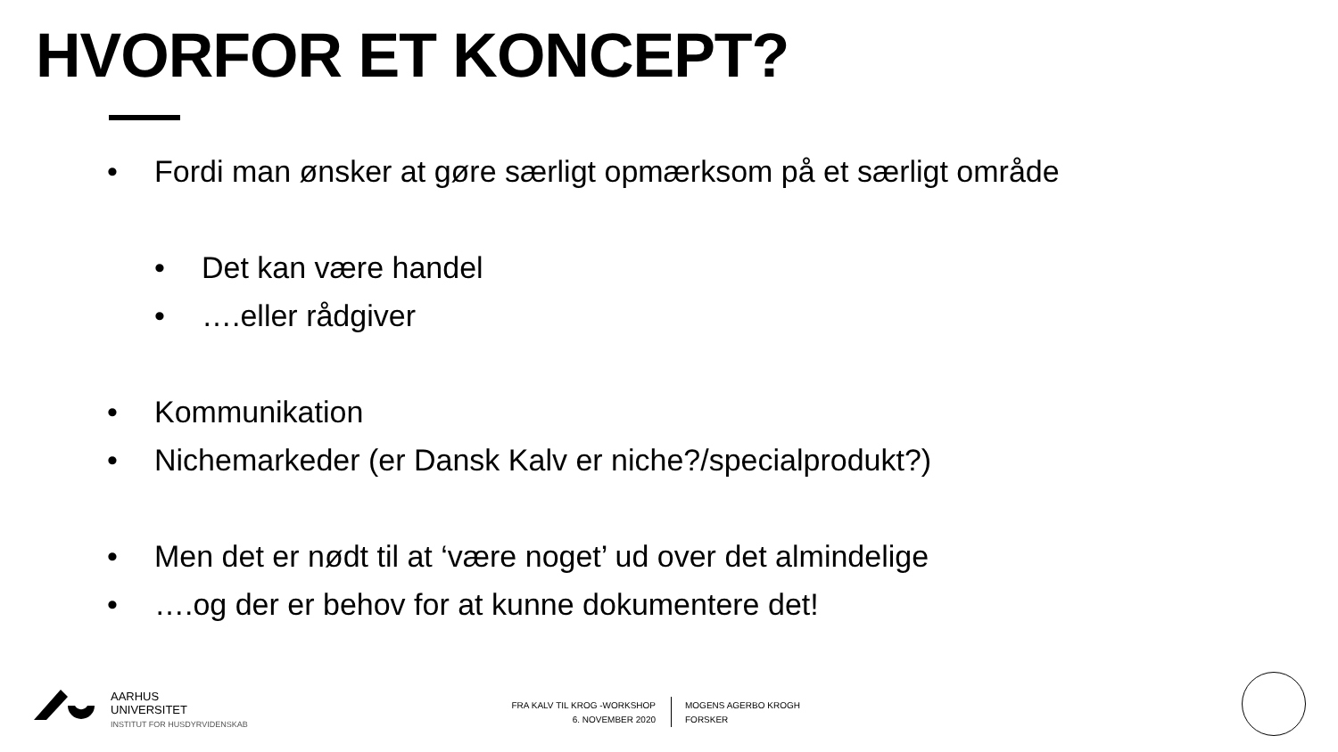HVORFOR ET KONCEPT?
• Fordi man ønsker at gøre særligt opmærksom på et særligt område
• Det kan være handel
• ….eller rådgiver
• Kommunikation
• Nichemarkeder (er Dansk Kalv er niche?/specialprodukt?)
• Men det er nødt til at ‘være noget’ ud over det almindelige
• ….og der er behov for at kunne dokumentere det!
AARHUS
UNIVERSITET
INSTITUT FOR HUSDYRVIDENSKAB
FRA KALV TIL KROG -WORKSHOP
6. NOVEMBER 2020
MOGENS AGERBO KROGH
FORSKER